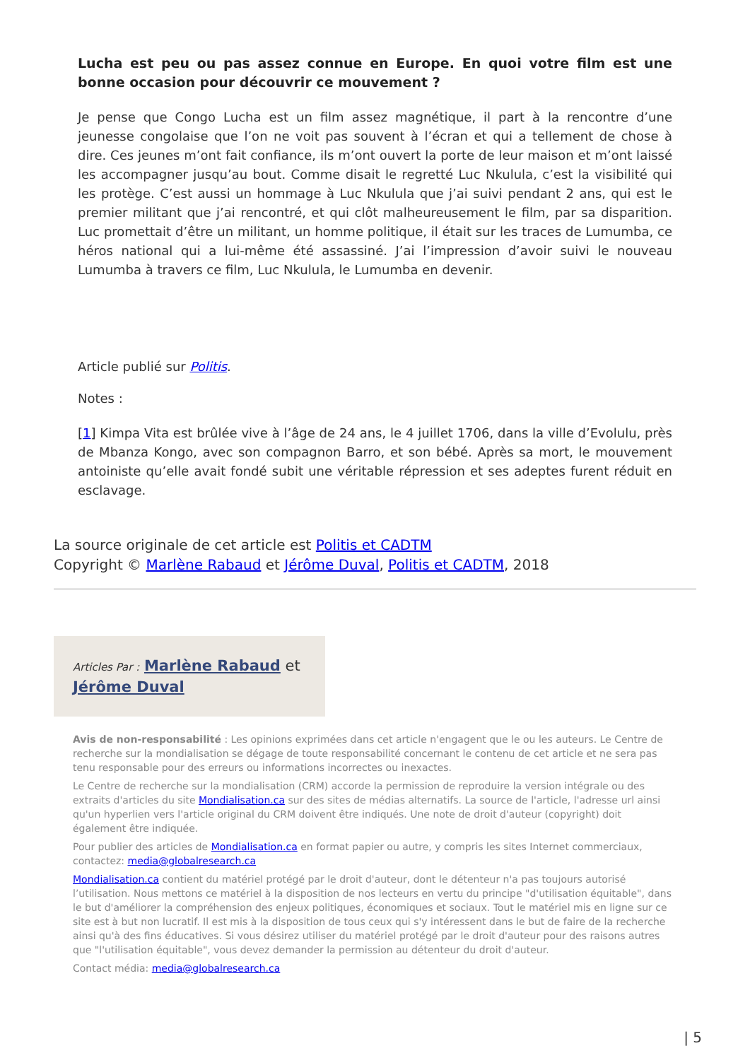Lucha est peu ou pas assez connue en Europe. En quoi votre film est une bonne occasion pour découvrir ce mouvement ?
Je pense que Congo Lucha est un film assez magnétique, il part à la rencontre d’une jeunesse congolaise que l’on ne voit pas souvent à l’écran et qui a tellement de chose à dire. Ces jeunes m’ont fait confiance, ils m’ont ouvert la porte de leur maison et m’ont laissé les accompagner jusqu’au bout. Comme disait le regretté Luc Nkulula, c’est la visibilité qui les protège. C’est aussi un hommage à Luc Nkulula que j’ai suivi pendant 2 ans, qui est le premier militant que j’ai rencontré, et qui clôt malheureusement le film, par sa disparition. Luc promettait d’être un militant, un homme politique, il était sur les traces de Lumumba, ce héros national qui a lui-même été assassiné. J’ai l’impression d’avoir suivi le nouveau Lumumba à travers ce film, Luc Nkulula, le Lumumba en devenir.
Article publié sur Politis.
Notes :
[1] Kimpa Vita est brûlée vive à l’âge de 24 ans, le 4 juillet 1706, dans la ville d’Evolulu, près de Mbanza Kongo, avec son compagnon Barro, et son bébé. Après sa mort, le mouvement antoiniste qu’elle avait fondé subit une véritable répression et ses adeptes furent réduit en esclavage.
La source originale de cet article est Politis et CADTM
Copyright © Marlène Rabaud et Jérôme Duval, Politis et CADTM, 2018
Articles Par : Marlène Rabaud et Jérôme Duval
Avis de non-responsabilité : Les opinions exprimées dans cet article n'engagent que le ou les auteurs. Le Centre de recherche sur la mondialisation se dégage de toute responsabilité concernant le contenu de cet article et ne sera pas tenu responsable pour des erreurs ou informations incorrectes ou inexactes.
Le Centre de recherche sur la mondialisation (CRM) accorde la permission de reproduire la version intégrale ou des extraits d'articles du site Mondialisation.ca sur des sites de médias alternatifs. La source de l'article, l'adresse url ainsi qu'un hyperlien vers l'article original du CRM doivent être indiqués. Une note de droit d'auteur (copyright) doit également être indiquée.
Pour publier des articles de Mondialisation.ca en format papier ou autre, y compris les sites Internet commerciaux, contactez: media@globalresearch.ca
Mondialisation.ca contient du matériel protégé par le droit d'auteur, dont le détenteur n'a pas toujours autorisé l’utilisation. Nous mettons ce matériel à la disposition de nos lecteurs en vertu du principe "d'utilisation équitable", dans le but d'améliorer la compréhension des enjeux politiques, économiques et sociaux. Tout le matériel mis en ligne sur ce site est à but non lucratif. Il est mis à la disposition de tous ceux qui s'y intéressent dans le but de faire de la recherche ainsi qu'à des fins éducatives. Si vous désirez utiliser du matériel protégé par le droit d'auteur pour des raisons autres que "l'utilisation équitable", vous devez demander la permission au détenteur du droit d'auteur.
Contact média: media@globalresearch.ca
| 5